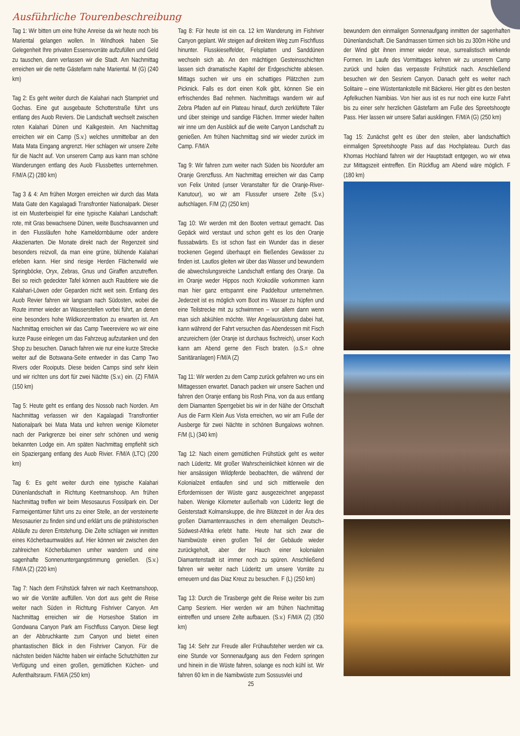Ausführliche Tourenbeschreibung
Tag 1: Wir bitten um eine frühe Anreise da wir heute noch bis Mariental gelangen wollen. In Windhoek haben Sie Gelegenheit Ihre privaten Essensvorräte aufzufüllen und Geld zu tauschen, dann verlassen wir die Stadt. Am Nachmittag erreichen wir die nette Gästefarm nahe Mariental. M (G) (240 km)
Tag 2: Es geht weiter durch die Kalahari nach Stampriet und Gochas. Eine gut ausgebaute Schotterstraße führt uns entlang des Auob Reviers. Die Landschaft wechselt zwischen roten Kalahari Dünen und Kalkgestein. Am Nachmittag erreichen wir ein Camp (S.v.) welches unmittelbar an den Mata Mata Eingang angrenzt. Hier schlagen wir unsere Zelte für die Nacht auf. Von unserem Camp aus kann man schöne Wanderungen entlang des Auob Flussbettes unternehmen. F/M/A (Z) (280 km)
Tag 3 & 4: Am frühen Morgen erreichen wir durch das Mata Mata Gate den Kagalagadi Transfrontier Nationalpark. Dieser ist ein Musterbeispiel für eine typische Kalahari Landschaft: rote, mit Gras bewachsene Dünen, weite Buschsavannen und in den Flussläufen hohe Kameldornbäume oder andere Akazienarten. Die Monate direkt nach der Regenzeit sind besonders reizvoll, da man eine grüne, blühende Kalahari erleben kann. Hier sind riesige Herden Flächenwild wie Springböcke, Oryx, Zebras, Gnus und Giraffen anzutreffen. Bei so reich gedeckter Tafel können auch Raubtiere wie die Kalahari-Löwen oder Geparden nicht weit sein. Entlang des Auob Revier fahren wir langsam nach Südosten, wobei die Route immer wieder an Wasserstellen vorbei führt, an denen eine besonders hohe Wildkonzentration zu erwarten ist. Am Nachmittag erreichen wir das Camp Tweereviere wo wir eine kurze Pause einlegen um das Fahrzeug aufzutanken und den Shop zu besuchen. Danach fahren wie nur eine kurze Strecke weiter auf die Botswana-Seite entweder in das Camp Two Rivers oder Rooiputs. Diese beiden Camps sind sehr klein und wir richten uns dort für zwei Nächte (S.v.) ein. (Z) F/M/A (150 km)
Tag 5: Heute geht es entlang des Nossob nach Norden. Am Nachmittag verlassen wir den Kagalagadi Transfrontier Nationalpark bei Mata Mata und kehren wenige Kilometer nach der Parkgrenze bei einer sehr schönen und wenig bekannten Lodge ein. Am späten Nachmittag empfiehlt sich ein Spaziergang entlang des Auob Rivier. F/M/A (LTC) (200 km)
Tag 6: Es geht weiter durch eine typische Kalahari Dünenlandschaft in Richtung Keetmanshoop. Am frühen Nachmittag treffen wir beim Mesosaurus Fossilpark ein. Der Farmeigentümer führt uns zu einer Stelle, an der versteinerte Mesosaurier zu finden sind und erklärt uns die prähistorischen Abläufe zu deren Entstehung. Die Zelte schlagen wir inmitten eines Köcherbaumwaldes auf. Hier können wir zwischen den zahlreichen Köcherbäumen umher wandern und eine sagenhafte Sonnenuntergangstimmung genießen. (S.v.) F/M/A (Z) (220 km)
Tag 7: Nach dem Frühstück fahren wir nach Keetmanshoop, wo wir die Vorräte auffüllen. Von dort aus geht die Reise weiter nach Süden in Richtung Fishriver Canyon. Am Nachmittag erreichen wir die Horseshoe Station im Gondwana Canyon Park am Fischfluss Canyon. Diese liegt an der Abbruchkante zum Canyon und bietet einen phantastischen Blick in den Fishriver Canyon. Für die nächsten beiden Nächte haben wir einfache Schutzhütten zur Verfügung und einen großen, gemütlichen Küchen- und Aufenthaltsraum. F/M/A (250 km)
Tag 8: Für heute ist ein ca. 12 km Wanderung im Fishriver Canyon geplant. Wir steigen auf direktem Weg zum Fischfluss hinunter. Flusskieselfelder, Felsplatten und Sanddünen wechseln sich ab. An den mächtigen Gesteinsschichten lassen sich dramatische Kapitel der Erdgeschichte ablesen. Mittags suchen wir uns ein schattiges Plätzchen zum Picknick. Falls es dort einen Kolk gibt, können Sie ein erfrischendes Bad nehmen. Nachmittags wandern wir auf Zebra Pfaden auf ein Plateau hinauf, durch zerklüftete Täler und über steinige und sandige Flächen. Immer wieder halten wir inne um den Ausblick auf die weite Canyon Landschaft zu genießen. Am frühen Nachmittag sind wir wieder zurück im Camp. F/M/A
Tag 9: Wir fahren zum weiter nach Süden bis Noordufer am Oranje Grenzfluss. Am Nachmittag erreichen wir das Camp von Felix United (unser Veranstalter für die Oranje-River-Kanutour), wo wir am Flussufer unsere Zelte (S.v.) aufschlagen. F/M (Z) (250 km)
Tag 10: Wir werden mit den Booten vertraut gemacht. Das Gepäck wird verstaut und schon geht es los den Oranje flussabwärts. Es ist schon fast ein Wunder das in dieser trockenen Gegend überhaupt ein fließendes Gewässer zu finden ist. Lautlos gleiten wir über das Wasser und bewundern die abwechslungsreiche Landschaft entlang des Oranje. Da im Oranje weder Hippos noch Krokodile vorkommen kann man hier ganz entspannt eine Paddeltour unternehmen. Jederzeit ist es möglich vom Boot ins Wasser zu hüpfen und eine Teilstrecke mit zu schwimmen – vor allem dann wenn man sich abkühlen möchte. Wer Angelausrüstung dabei hat, kann während der Fahrt versuchen das Abendessen mit Fisch anzureichern (der Oranje ist durchaus fischreich), unser Koch kann am Abend gerne den Fisch braten. (o.S.= ohne Sanitäranlagen) F/M/A (Z)
Tag 11: Wir werden zu dem Camp zurück gefahren wo uns ein Mittagessen erwartet. Danach packen wir unsere Sachen und fahren den Oranje entlang bis Rosh Pina, von da aus entlang dem Diamanten Sperrgebiet bis wir in der Nähe der Ortschaft Aus die Farm Klein Aus Vista erreichen, wo wir am Fuße der Ausberge für zwei Nächte in schönen Bungalows wohnen. F/M (L) (340 km)
Tag 12: Nach einem gemütlichen Frühstück geht es weiter nach Lüderitz. Mit großer Wahrscheinlichkeit können wir die hier ansässigen Wildpferde beobachten, die während der Kolonialzeit entlaufen sind und sich mittlerweile den Erfordernissen der Wüste ganz ausgezeichnet angepasst haben. Wenige Kilometer außerhalb von Lüderitz liegt die Geisterstadt Kolmanskuppe, die ihre Blütezeit in der Ära des großen Diamantenrausches in dem ehemaligen Deutsch–Südwest-Afrika erlebt hatte. Heute hat sich zwar die Namibwüste einen großen Teil der Gebäude wieder zurückgeholt, aber der Hauch einer kolonialen Diamantenstadt ist immer noch zu spüren. Anschließend fahren wir weiter nach Lüderitz um unsere Vorräte zu erneuern und das Diaz Kreuz zu besuchen. F (L) (250 km)
Tag 13: Durch die Tirasberge geht die Reise weiter bis zum Camp Sesriem. Hier werden wir am frühen Nachmittag eintreffen und unsere Zelte aufbauen. (S.v.) F/M/A (Z) (350 km)
Tag 14: Sehr zur Freude aller Frühaufsteher werden wir ca. eine Stunde vor Sonnenaufgang aus den Federn springen und hinein in die Wüste fahren, solange es noch kühl ist. Wir fahren 60 km in die Namibwüste zum Sossusvlei und
25
bewundern den einmaligen Sonnenaufgang inmitten der sagenhaften Dünenlandschaft. Die Sandmassen türmen sich bis zu 300m Höhe und der Wind gibt ihnen immer wieder neue, surrealistisch wirkende Formen. Im Laufe des Vormittages kehren wir zu unserem Camp zurück und holen das verpasste Frühstück nach. Anschließend besuchen wir den Sesriem Canyon. Danach geht es weiter nach Solitaire – eine Wüstentankstelle mit Bäckerei. Hier gibt es den besten Apfelkuchen Namibias. Von hier aus ist es nur noch eine kurze Fahrt bis zu einer sehr herzlichen Gästefarm am Fuße des Spreetshoogte Pass. Hier lassen wir unsere Safari ausklingen. F/M/A (G) (250 km)
Tag 15: Zunächst geht es über den steilen, aber landschaftlich einmaligen Spreetshoogte Pass auf das Hochplateau. Durch das Khomas Hochland fahren wir der Hauptstadt entgegen, wo wir etwa zur Mittagszeit eintreffen. Ein Rückflug am Abend wäre möglich. F (180 km)